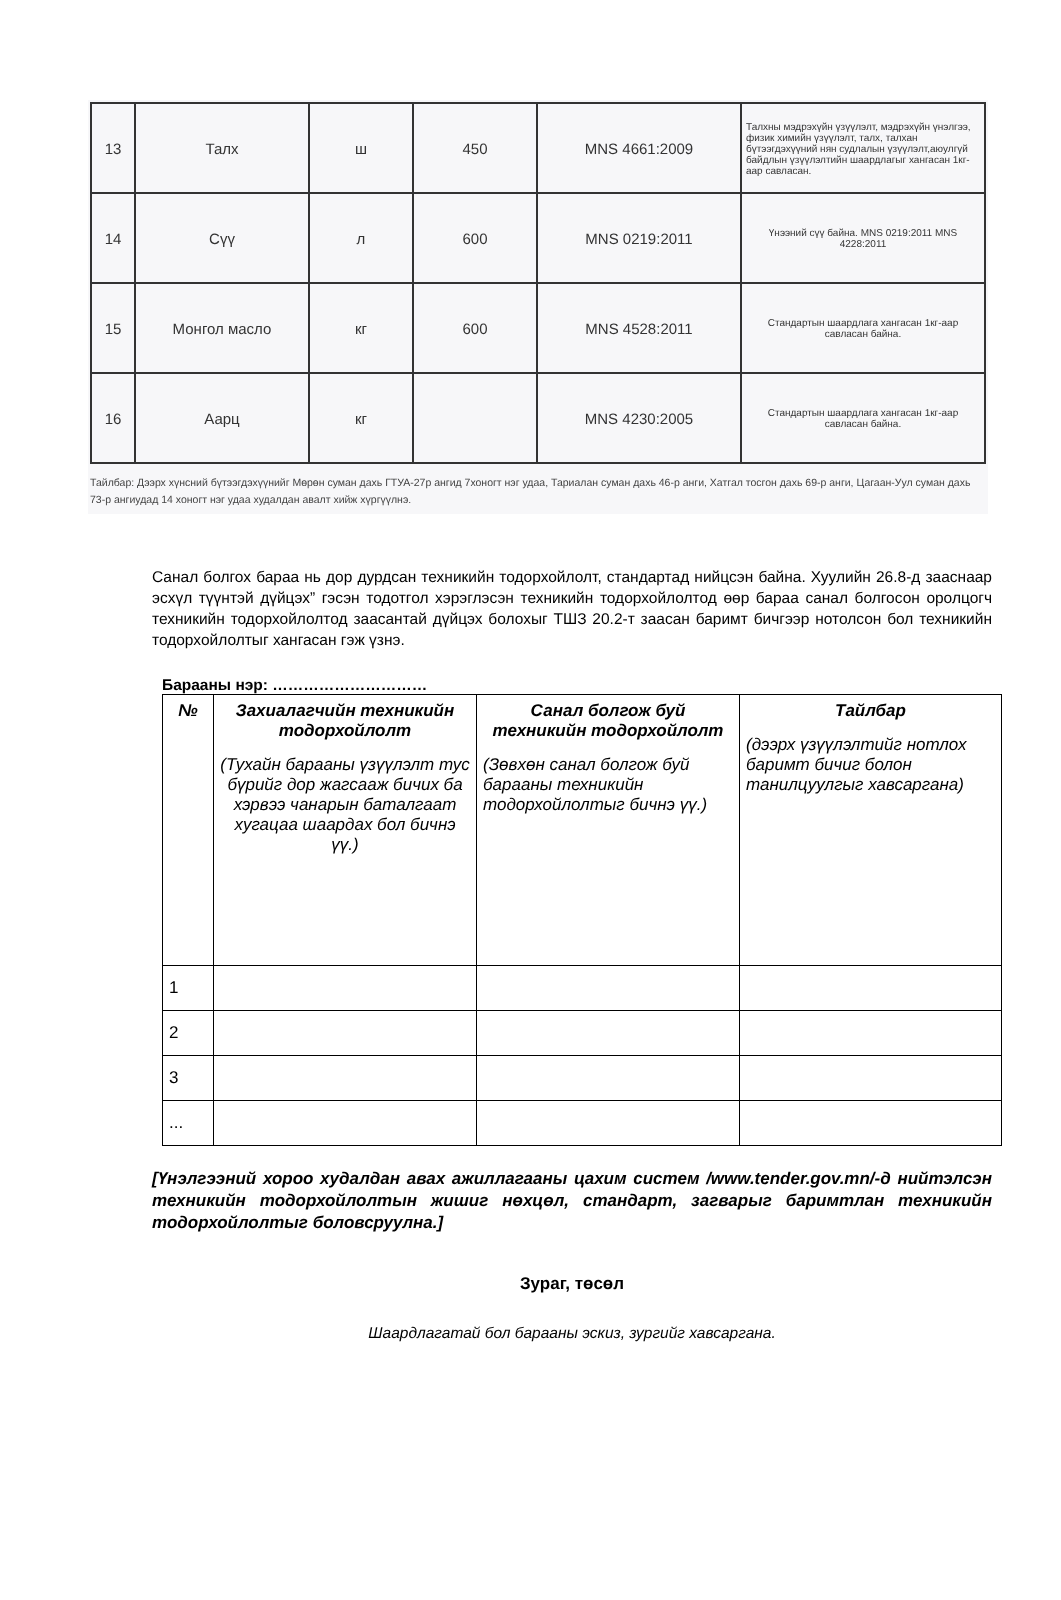| 13 | Талх | ш | 450 | MNS 4661:2009 | Талхны мэдрэхүйн үзүүлэлт, мэдрэхүйн үнэлгээ, физик химийн үзүүлэлт, талх, талхан бүтээгдэхүүний нян судлалын үзүүлэлт,аюулгүй байдлын үзүүлэлтийн шаардлагыг хангасан 1кг-аар савласан. |
| 14 | Сүү | л | 600 | MNS 0219:2011 | Үнээний сүү байна. MNS 0219:2011 MNS 4228:2011 |
| 15 | Монгол масло | кг | 600 | MNS 4528:2011 | Стандартын шаардлага хангасан 1кг-аар савласан байна. |
| 16 | Аарц | кг | | MNS 4230:2005 | Стандартын шаардлага хангасан 1кг-аар савласан байна. |
Тайлбар: Дээрх хүнсний бүтээгдэхүүнийг Мөрөн суман дахь ГТУА-27р ангид 7хоногт нэг удаа, Тариалан суман дахь 46-р анги, Хатгал тосгон дахь 69-р анги, Цагаан-Уул суман дахь 73-р ангиудад 14 хоногт нэг удаа худалдан авалт хийж хүргүүлнэ.
Санал болгох бараа нь дор дурдсан техникийн тодорхойлолт, стандартад нийцсэн байна. Хуулийн 26.8-д зааснаар эсхүл түүнтэй дүйцэх” гэсэн тодотгол хэрэглэсэн техникийн тодорхойлолтод өөр бараа санал болгосон оролцогч техникийн тодорхойлолтод заасантай дүйцэх болохыг ТШЗ 20.2-т заасан баримт бичгээр нотолсон бол техникийн тодорхойлолтыг хангасан гэж үзнэ.
Барааны нэр: …………………………
| № | Захиалагчийн техникийн тодорхойлолт (Тухайн барааны үзүүлэлт тус бүрийг дор жагсааж бичих ба хэрвээ чанарын баталгаат хугацаа шаардах бол бичнэ үү.) | Санал болгож буй техникийн тодорхойлолт (Зөвхөн санал болгож буй барааны техникийн тодорхойлолтыг бичнэ үү.) | Тайлбар (дээрх үзүүлэлтийг нотлох баримт бичиг болон танилцуулгыг хавсаргана) |
| --- | --- | --- | --- |
| 1 | | | |
| 2 | | | |
| 3 | | | |
| ... | | | |
[Үнэлгээний хороо худалдан авах ажиллагааны цахим систем /www.tender.gov.mn/-д нийтэлсэн техникийн тодорхойлолтын жишиг нөхцөл, стандарт, загварыг баримтлан техникийн тодорхойлолтыг боловсруулна.]
Зураг, төсөл
Шаардлагатай бол барааны эскиз, зургийг хавсаргана.